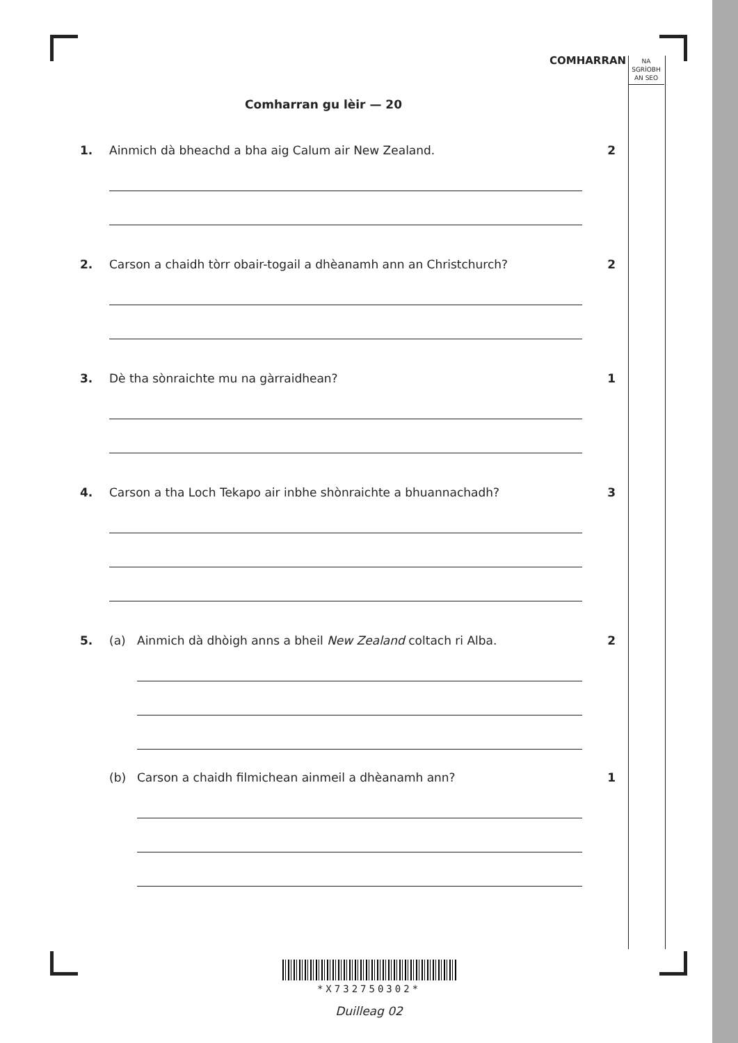COMHARRAN
NA
SGRÌOBH
AN SEO
Comharran gu lèir — 20
1. Ainmich dà bheachd a bha aig Calum air New Zealand.
2
2. Carson a chaidh tòrr obair-togail a dhèanamh ann an Christchurch?
2
3. Dè tha sònraichte mu na gàrraidhean?
1
4. Carson a tha Loch Tekapo air inbhe shònraichte a bhuannachadh?
3
5. (a) Ainmich dà dhòigh anns a bheil New Zealand coltach ri Alba.
2
(b) Carson a chaidh filmichean ainmeil a dhèanamh ann?
1
*X732750302*
Duilleag 02